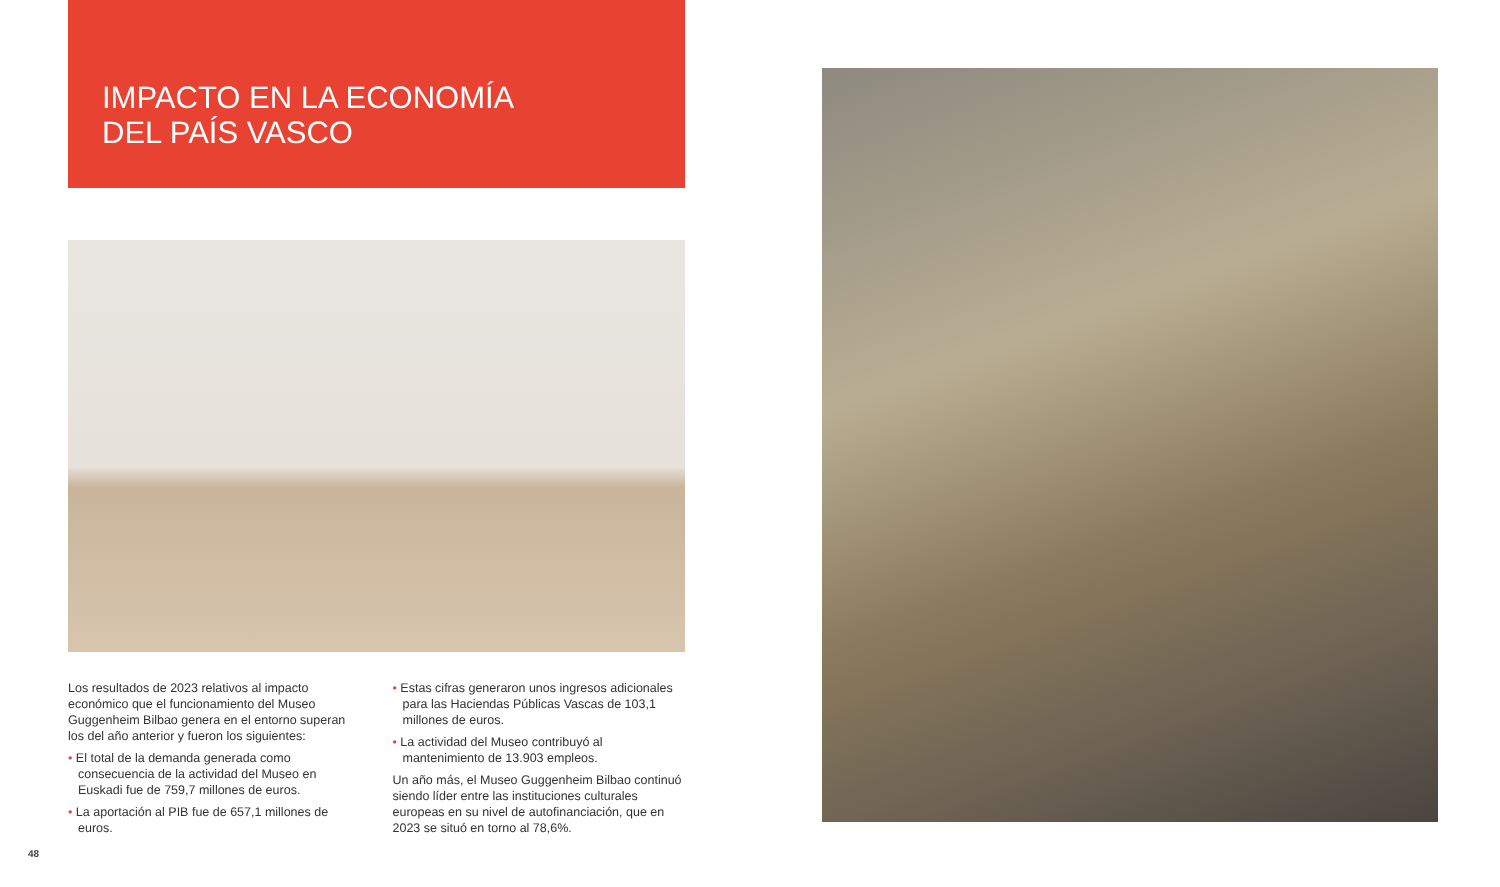IMPACTO EN LA ECONOMÍA
DEL PAÍS VASCO
Los resultados de 2023 relativos al impacto económico que el funcionamiento del Museo Guggenheim Bilbao genera en el entorno superan los del año anterior y fueron los siguientes:
• El total de la demanda generada como consecuencia de la actividad del Museo en Euskadi fue de 759,7 millones de euros.
• La aportación al PIB fue de 657,1 millones de euros.
• Estas cifras generaron unos ingresos adicionales para las Haciendas Públicas Vascas de 103,1 millones de euros.
• La actividad del Museo contribuyó al mantenimiento de 13.903 empleos.
Un año más, el Museo Guggenheim Bilbao continuó siendo líder entre las instituciones culturales europeas en su nivel de autofinanciación, que en 2023 se situó en torno al 78,6%.
48